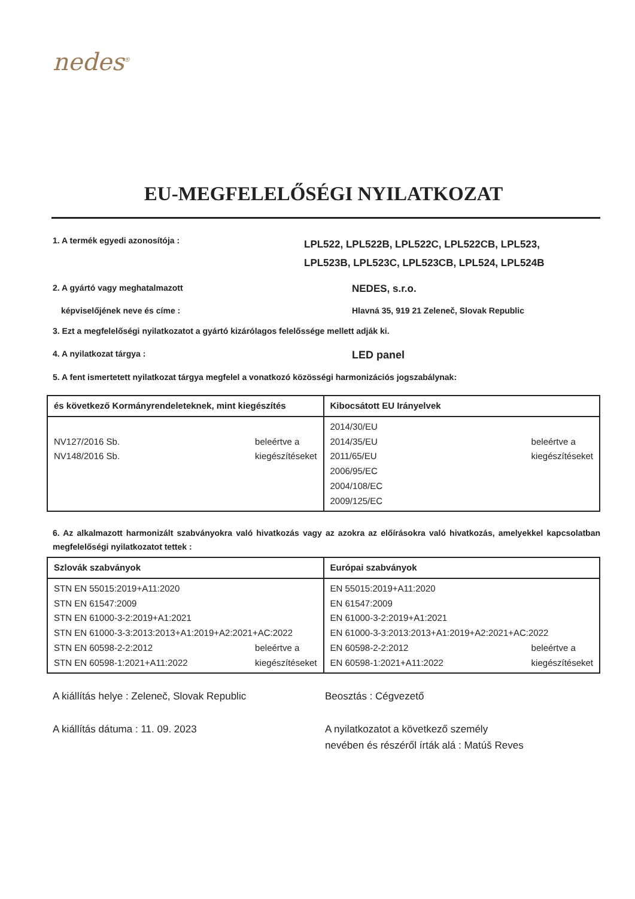nedes<sup>®</sup>
EU-MEGFELELŐSÉGI NYILATKOZAT
1. A termék egyedi azonosítója :
LPL522, LPL522B, LPL522C, LPL522CB, LPL523,
LPL523B, LPL523C, LPL523CB, LPL524, LPL524B
2. A gyártó vagy meghatalmazott
NEDES, s.r.o.
képviselőjének neve és címe : Hlavná 35, 919 21 Zeleneč, Slovak Republic
3. Ezt a megfelelőségi nyilatkozatot a gyártó kizárólagos felelőssége mellett adják ki.
4. A nyilatkozat tárgya :
LED panel
5. A fent ismertetett nyilatkozat tárgya megfelel a vonatkozó közösségi harmonizációs jogszabálynak:
| és következő Kormányrendeleteknek, mint kiegészítés | Kibocsátott EU Irányelvek |
| --- | --- |
| NV127/2016 Sb. NV148/2016 Sb. beleértve a kiegészítéseket | 2014/30/EU 2014/35/EU 2011/65/EU 2006/95/EC 2004/108/EC 2009/125/EC beleértve a kiegészítéseket |
6. Az alkalmazott harmonizált szabványokra való hivatkozás vagy az azokra az előírásokra való hivatkozás, amelyekkel kapcsolatban megfelelőségi nyilatkozatot tettek :
| Szlovák szabványok | Európai szabványok |
| --- | --- |
| STN EN 55015:2019+A11:2020 STN EN 61547:2009 STN EN 61000-3-2:2019+A1:2021 STN EN 61000-3-3:2013:2013+A1:2019+A2:2021+AC:2022 STN EN 60598-2-2:2012 STN EN 60598-1:2021+A11:2022 beleértve a kiegészítéseket | EN 55015:2019+A11:2020 EN 61547:2009 EN 61000-3-2:2019+A1:2021 EN 61000-3-3:2013:2013+A1:2019+A2:2021+AC:2022 EN 60598-2-2:2012 EN 60598-1:2021+A11:2022 beleértve a kiegészítéseket |
A kiállítás helye : Zeleneč, Slovak Republic
A kiállítás dátuma : 11. 09. 2023
Beosztás : Cégvezető
A nyilatkozatot a következő személy
nevében és részéről írták alá : Matúš Reves